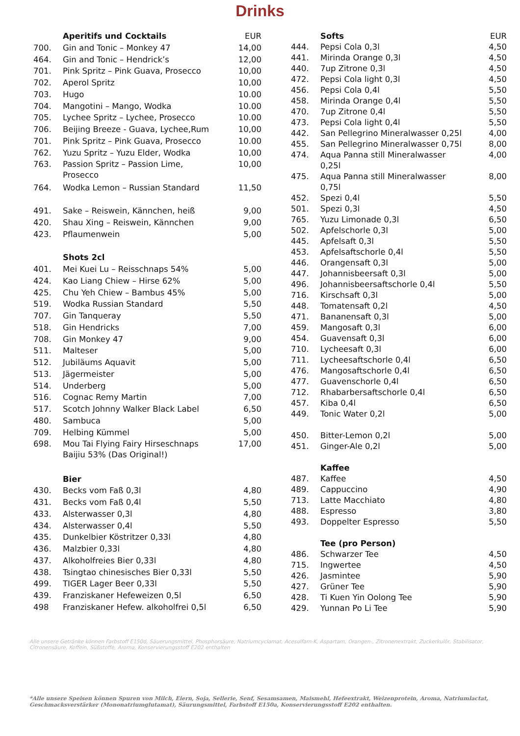Drinks
| | Aperitifs und Cocktails | EUR |
| 700. | Gin and Tonic – Monkey 47 | 14,00 |
| 464. | Gin and Tonic – Hendrick’s | 12,00 |
| 701. | Pink Spritz – Pink Guava, Prosecco | 10,00 |
| 702. | Aperol Spritz | 10,00 |
| 703. | Hugo | 10.00 |
| 704. | Mangotini – Mango, Wodka | 10.00 |
| 705. | Lychee Spritz – Lychee, Prosecco | 10.00 |
| 706. | Beijing Breeze - Guava, Lychee,Rum | 10,00 |
| 701. | Pink Spritz – Pink Guava, Prosecco | 10.00 |
| 762. | Yuzu Spritz – Yuzu Elder, Wodka | 10,00 |
| 763. | Passion Spritz – Passion Lime, Prosecco | 10,00 |
| 764. | Wodka Lemon – Russian Standard | 11,50 |
| 491. | Sake – Reiswein, Kännchen, heiß | 9,00 |
| 420. | Shau Xing – Reiswein, Kännchen | 9,00 |
| 423. | Pflaumenwein | 5,00 |
| | Shots 2cl | |
| 401. | Mei Kuei Lu – Reisschnaps 54% | 5,00 |
| 424. | Kao Liang Chiew – Hirse 62% | 5,00 |
| 425. | Chu Yeh Chiew – Bambus 45% | 5,00 |
| 519. | Wodka Russian Standard | 5,50 |
| 707. | Gin Tanqueray | 5,50 |
| 518. | Gin Hendricks | 7,00 |
| 708. | Gin Monkey 47 | 9,00 |
| 511. | Malteser | 5,00 |
| 512. | Jubiläums Aquavit | 5,00 |
| 513. | Jägermeister | 5,00 |
| 514. | Underberg | 5,00 |
| 516. | Cognac Remy Martin | 7,00 |
| 517. | Scotch Johnny Walker Black Label | 6,50 |
| 480. | Sambuca | 5,00 |
| 709. | Helbing Kümmel | 5,00 |
| 698. | Mou Tai Flying Fairy Hirseschnaps Baijiu 53% (Das Original!) | 17,00 |
| | Bier | |
| 430. | Becks vom Faß 0,3l | 4,80 |
| 431. | Becks vom Faß 0,4l | 5,50 |
| 433. | Alsterwasser 0,3l | 4,80 |
| 434. | Alsterwasser 0,4l | 5,50 |
| 435. | Dunkelbier Köstritzer 0,33l | 4,80 |
| 436. | Malzbier 0,33l | 4,80 |
| 437. | Alkoholfreies Bier 0,33l | 4,80 |
| 438. | Tsingtao chinesisches Bier 0,33l | 5,50 |
| 499. | TIGER Lager Beer 0,33l | 5,50 |
| 439. | Franziskaner Hefeweizen 0,5l | 6,50 |
| 498 | Franziskaner Hefew. alkoholfrei 0,5l | 6,50 |
| | Softs | EUR |
| 444. | Pepsi Cola 0,3l | 4,50 |
| 441. | Mirinda Orange 0,3l | 4,50 |
| 440. | 7up Zitrone 0,3l | 4,50 |
| 472. | Pepsi Cola light 0,3l | 4,50 |
| 456. | Pepsi Cola 0,4l | 5,50 |
| 458. | Mirinda Orange 0,4l | 5,50 |
| 470. | 7up Zitrone 0,4l | 5,50 |
| 473. | Pepsi Cola light 0,4l | 5,50 |
| 442. | San Pellegrino Mineralwasser 0,25l | 4,00 |
| 455. | San Pellegrino Mineralwasser 0,75l | 8,00 |
| 474. | Aqua Panna still Mineralwasser 0,25l | 4,00 |
| 475. | Aqua Panna still Mineralwasser 0,75l | 8,00 |
| 452. | Spezi 0,4l | 5,50 |
| 501. | Spezi 0,3l | 4,50 |
| 765. | Yuzu Limonade 0,3l | 6,50 |
| 502. | Apfelschorle 0,3l | 5,00 |
| 445. | Apfelsaft 0,3l | 5,50 |
| 453. | Apfelsaftschorle 0,4l | 5,50 |
| 446. | Orangensaft 0,3l | 5,00 |
| 447. | Johannisbeersaft 0,3l | 5,00 |
| 496. | Johannisbeersaftschorle 0,4l | 5,50 |
| 716. | Kirschsaft 0,3l | 5,00 |
| 448. | Tomatensaft 0,2l | 4,50 |
| 471. | Bananensaft 0,3l | 5,00 |
| 459. | Mangosaft 0,3l | 6,00 |
| 454. | Guavensaft 0,3l | 6,00 |
| 710. | Lycheesaft 0,3l | 6,00 |
| 711. | Lycheesaftschorle 0,4l | 6,50 |
| 476. | Mangosaftschorle 0,4l | 6,50 |
| 477. | Guavenschorle 0,4l | 6,50 |
| 712. | Rhabarbersaftschorle 0,4l | 6,50 |
| 457. | Kiba 0,4l | 6,50 |
| 449. | Tonic Water 0,2l | 5,00 |
| 450. | Bitter-Lemon 0,2l | 5,00 |
| 451. | Ginger-Ale 0,2l | 5,00 |
| | Kaffee | |
| 487. | Kaffee | 4,50 |
| 489. | Cappuccino | 4,90 |
| 713. | Latte Macchiato | 4,80 |
| 488. | Espresso | 3,80 |
| 493. | Doppelter Espresso | 5,50 |
| | Tee (pro Person) | |
| 486. | Schwarzer Tee | 4,50 |
| 715. | Ingwertee | 4,50 |
| 426. | Jasmintee | 5,90 |
| 427. | Grüner Tee | 5,90 |
| 428. | Ti Kuen Yin Oolong Tee | 5,90 |
| 429. | Yunnan Po Li Tee | 5,90 |
Alle unsere Getränke können Farbstoff E150d, Säuerungsmittel, Phosphorsäure, Natriumcyclamat, Acesulfam-K, Aspartam, Orangen-, Zitronenextrakt, Zuckerkulör, Stabilisator, Citronensäure, Koffein, Süßstoffe, Aroma, Konservierungsstoff E202 enthalten
*Alle unsere Speisen können Spuren von Milch, Eiern, Soja, Sellerie, Senf, Sesamsamen, Maismehl, Hefeextrakt, Weizenprotein, Aroma, Natriumlactat, Geschmacksverstärker (Mononatriumglutamat), Säurungsmittel, Farbstoff E150a, Konservierungsstoff E202 enthalten.